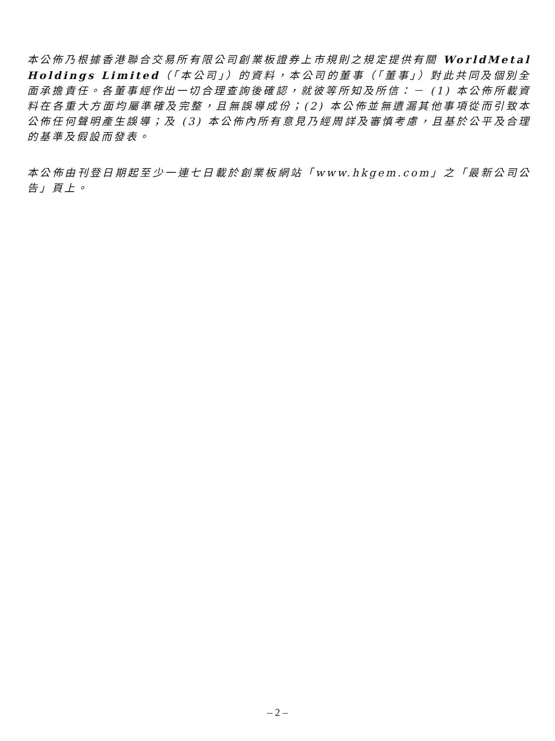本公佈乃根據香港聯合交易所有限公司創業板證券上市規則之規定提供有關 WorldMetal Holdings Limited（「本公司」）的資料，本公司的董事（「董事」）對此共同及個別全面承擔責任。各董事經作出一切合理查詢後確認，就彼等所知及所信：－ (1) 本公佈所載資料在各重大方面均屬準確及完整，且無誤導成份；(2) 本公佈並無遺漏其他事項從而引致本公佈任何聲明產生誤導；及 (3) 本公佈內所有意見乃經周詳及審慎考慮，且基於公平及合理的基準及假設而發表。
本公佈由刊登日期起至少一連七日載於創業板網站「www.hkgem.com」之「最新公司公告」頁上。
– 2 –